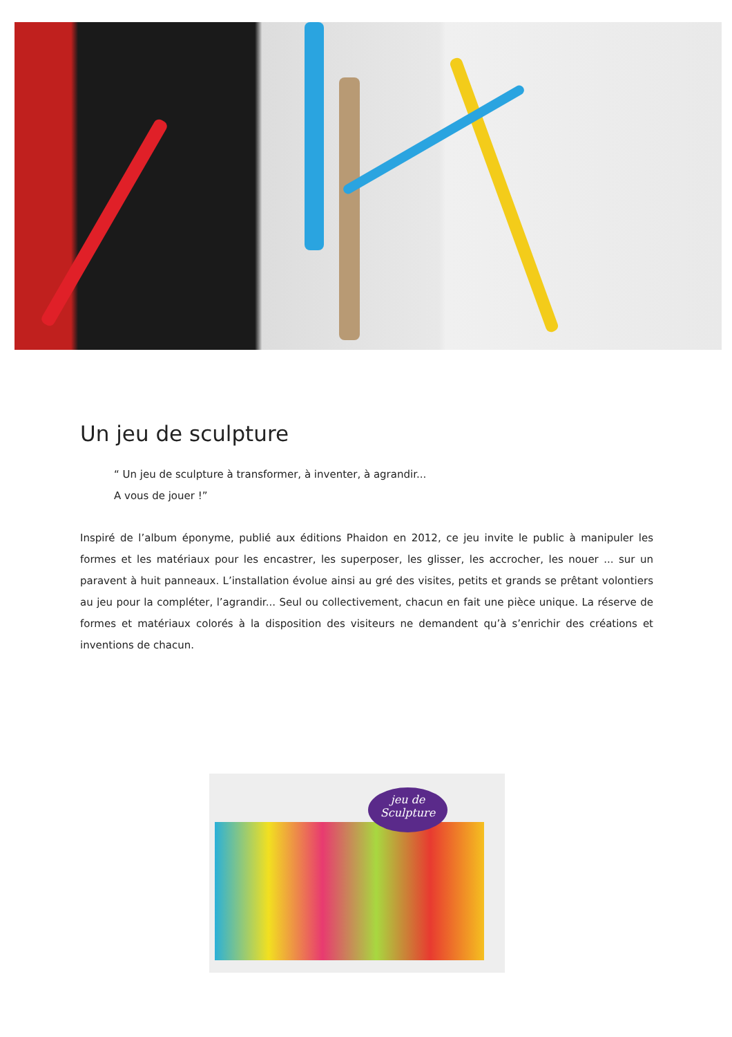Un jeu de sculpture
“ Un jeu de sculpture à transformer, à inventer, à agrandir...
A vous de jouer !”
Inspiré de l’album éponyme, publié aux éditions Phaidon en 2012, ce jeu invite le public à manipuler les formes et les matériaux pour les encastrer, les superposer, les glisser, les accrocher, les nouer ... sur un paravent à huit panneaux. L’installation évolue ainsi au gré des visites, petits et grands se prêtant volontiers au jeu pour la compléter, l’agrandir... Seul ou collectivement, chacun en fait une pièce unique. La réserve de formes et matériaux colorés à la disposition des visiteurs ne demandent qu’à s’enrichir des créations et inventions de chacun.
jeu de
Sculpture